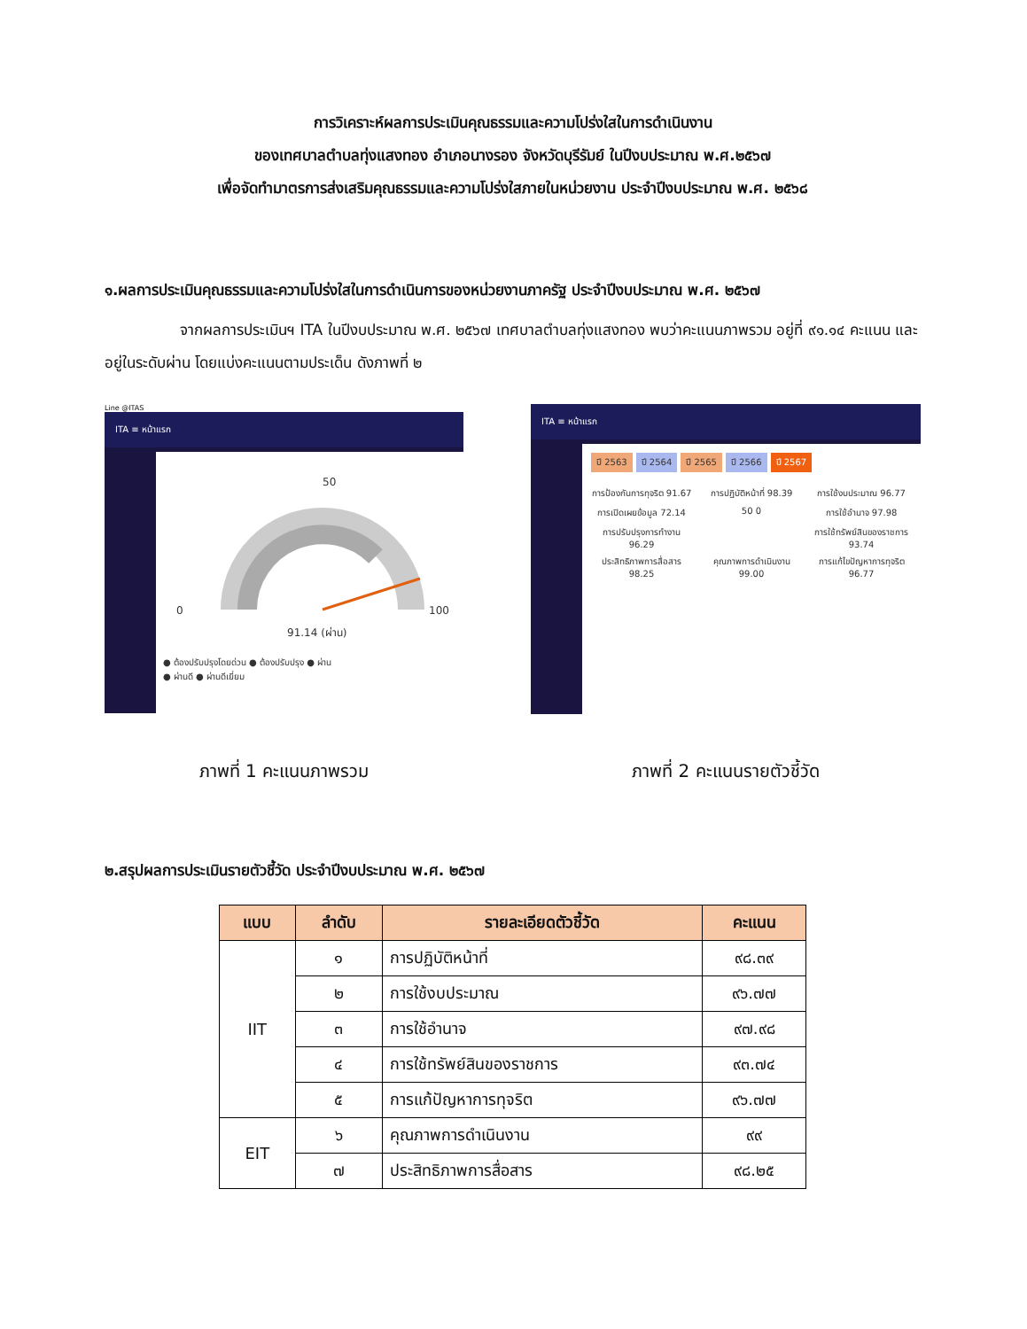การวิเคราะห์ผลการประเมินคุณธรรมและความโปร่งใสในการดำเนินงาน
ของเทศบาลตำบลทุ่งแสงทอง อำเภอนางรอง จังหวัดบุรีรัมย์ ในปีงบประมาณ พ.ศ.๒๕๖๗
เพื่อจัดทำมาตรการส่งเสริมคุณธรรมและความโปร่งใสภายในหน่วยงาน ประจำปีงบประมาณ พ.ศ. ๒๕๖๘
๑.ผลการประเมินคุณธรรมและความโปร่งใสในการดำเนินการของหน่วยงานภาครัฐ ประจำปีงบประมาณ พ.ศ. ๒๕๖๗
จากผลการประเมินฯ ITA ในปีงบประมาณ พ.ศ. ๒๕๖๗ เทศบาลตำบลทุ่งแสงทอง พบว่าคะแนนภาพรวม อยู่ที่ ๙๑.๑๔ คะแนน และอยู่ในระดับผ่าน โดยแบ่งคะแนนตามประเด็น ดังภาพที่ ๒
Line @ITAS
ITA ≡ หน้าแรก
0
50
100
91.14 (ผ่าน)
● ต้องปรับปรุงโดยด่วน ● ต้องปรับปรุง ● ผ่าน
● ผ่านดี ● ผ่านดีเยี่ยม
ITA ≡ หน้าแรก
ปี 2563 ปี 2564 ปี 2565 ปี 2566 ปี 2567
การป้องกันการทุจริต 91.67
การปฏิบัติหน้าที่ 98.39
การใช้งบประมาณ 96.77
การเปิดเผยข้อมูล 72.14
50 0
การใช้อำนาจ 97.98
การปรับปรุงการทำงาน 96.29
การใช้ทรัพย์สินของราชการ 93.74
ประสิทธิภาพการสื่อสาร 98.25
คุณภาพการดำเนินงาน 99.00
การแก้ไขปัญหาการทุจริต 96.77
ภาพที่ 1 คะแนนภาพรวม ภาพที่ 2 คะแนนรายตัวชี้วัด
๒.สรุปผลการประเมินรายตัวชี้วัด ประจำปีงบประมาณ พ.ศ. ๒๕๖๗
| แบบ | ลำดับ | รายละเอียดตัวชี้วัด | คะแนน |
| --- | --- | --- | --- |
| IIT | ๑ | การปฏิบัติหน้าที่ | ๙๘.๓๙ |
| | ๒ | การใช้งบประมาณ | ๙๖.๗๗ |
| | ๓ | การใช้อำนาจ | ๙๗.๙๘ |
| | ๔ | การใช้ทรัพย์สินของราชการ | ๙๓.๗๔ |
| | ๕ | การแก้ปัญหาการทุจริต | ๙๖.๗๗ |
| EIT | ๖ | คุณภาพการดำเนินงาน | ๙๙ |
| | ๗ | ประสิทธิภาพการสื่อสาร | ๙๘.๒๕ |